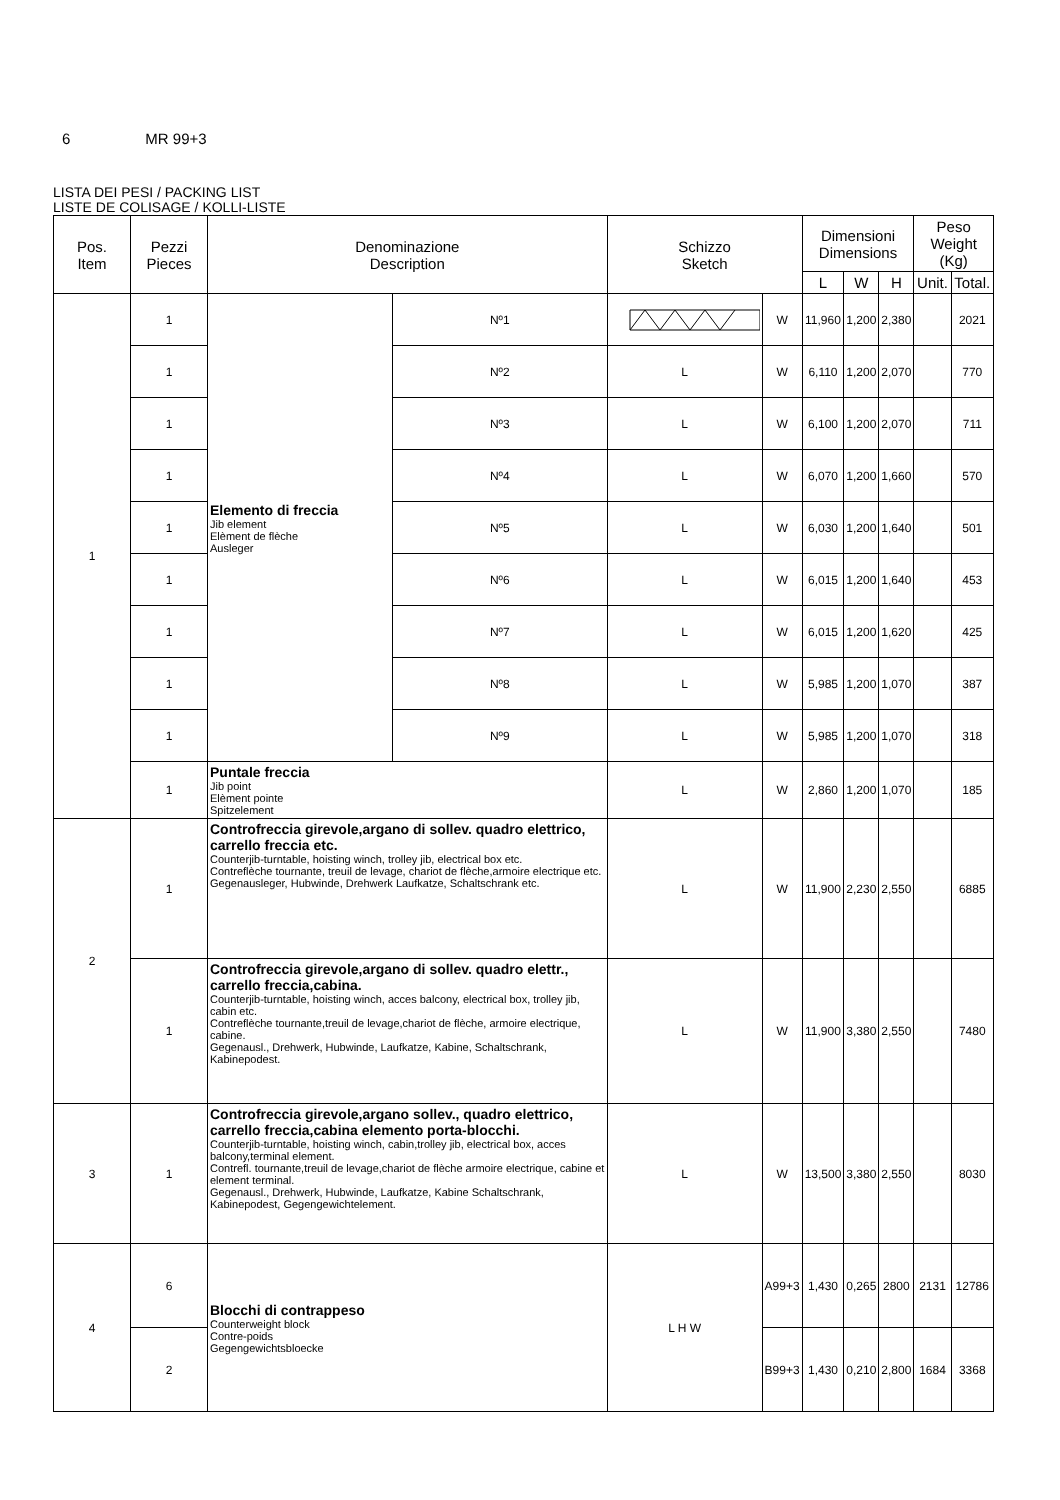6 MR 99+3
LISTA DEI PESI / PACKING LIST
LISTE DE COLISAGE / KOLLI-LISTE
| Pos. Item | Pezzi Pieces | Denominazione Description | | Schizzo Sketch | | Dimensioni Dimensions | | | Peso Weight (Kg) | |
| --- | --- | --- | --- | --- | --- | --- | --- | --- | --- | --- |
| | | | | | | L | W | H | Unit. | Total. |
| 1 | 1 | Elemento di freccia Jib element Elèment de flèche Ausleger | Nº1 | | W | 11,960 | 1,200 | 2,380 | | 2021 |
| | 1 | | Nº2 | L | W | 6,110 | 1,200 | 2,070 | | 770 |
| | 1 | | Nº3 | L | W | 6,100 | 1,200 | 2,070 | | 711 |
| | 1 | | Nº4 | L | W | 6,070 | 1,200 | 1,660 | | 570 |
| | 1 | | Nº5 | L | W | 6,030 | 1,200 | 1,640 | | 501 |
| | 1 | | Nº6 | L | W | 6,015 | 1,200 | 1,640 | | 453 |
| | 1 | | Nº7 | L | W | 6,015 | 1,200 | 1,620 | | 425 |
| | 1 | | Nº8 | L | W | 5,985 | 1,200 | 1,070 | | 387 |
| | 1 | | Nº9 | L | W | 5,985 | 1,200 | 1,070 | | 318 |
| | 1 | Puntale freccia Jib point Elèment pointe Spitzelement | | L | W | 2,860 | 1,200 | 1,070 | | 185 |
| 2 | 1 | Controfreccia girevole,argano di sollev. quadro elettrico, carrello freccia etc. Counterjib-turntable, hoisting winch, trolley jib, electrical box etc. Contreflèche tournante, treuil de levage, chariot de flèche,armoire electrique etc. Gegenausleger, Hubwinde, Drehwerk Laufkatze, Schaltschrank etc. | | L | W | 11,900 | 2,230 | 2,550 | | 6885 |
| | 1 | Controfreccia girevole,argano di sollev. quadro elettr., carrello freccia,cabina. Counterjib-turntable, hoisting winch, acces balcony, electrical box, trolley jib, cabin etc. Contreflèche tournante,treuil de levage,chariot de flèche, armoire electrique, cabine. Gegenausl., Drehwerk, Hubwinde, Laufkatze, Kabine, Schaltschrank, Kabinepodest. | | L | W | 11,900 | 3,380 | 2,550 | | 7480 |
| 3 | 1 | Controfreccia girevole,argano sollev., quadro elettrico, carrello freccia,cabina elemento porta-blocchi. Counterjib-turntable, hoisting winch, cabin,trolley jib, electrical box, acces balcony,terminal element. Contrefl. tournante,treuil de levage,chariot de flèche armoire electrique, cabine et element terminal. Gegenausl., Drehwerk, Hubwinde, Laufkatze, Kabine Schaltschrank, Kabinepodest, Gegengewichtelement. | | L | W | 13,500 | 3,380 | 2,550 | | 8030 |
| 4 | 6 | Blocchi di contrappeso Counterweight block Contre-poids Gegengewichtsbloecke | | L H W | A99+3 | 1,430 | 0,265 | 2800 | 2131 | 12786 |
| | 2 | | | | B99+3 | 1,430 | 0,210 | 2,800 | 1684 | 3368 |